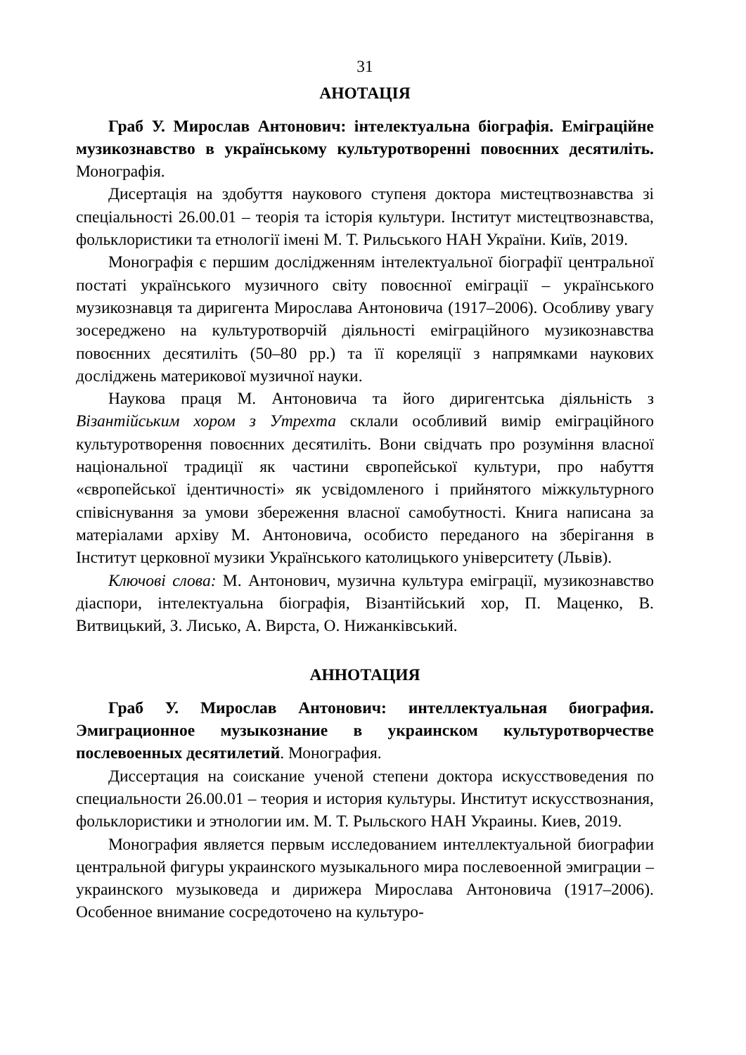31
АНОТАЦІЯ
Граб У. Мирослав Антонович: інтелектуальна біографія. Еміграційне музикознавство в українському культуротворенні повоєнних десятиліть. Монографія.
Дисертація на здобуття наукового ступеня доктора мистецтвознавства зі спеціальності 26.00.01 – теорія та історія культури. Інститут мистецтвознавства, фольклористики та етнології імені М. Т. Рильського НАН України. Київ, 2019.
Монографія є першим дослідженням інтелектуальної біографії центральної постаті українського музичного світу повоєнної еміграції – українського музикознавця та диригента Мирослава Антоновича (1917–2006). Особливу увагу зосереджено на культуротворчій діяльності еміграційного музикознавства повоєнних десятиліть (50–80 рр.) та її кореляції з напрямками наукових досліджень материкової музичної науки.
Наукова праця М. Антоновича та його диригентська діяльність з Візантійським хором з Утрехта склали особливий вимір еміграційного культуротворення повоєнних десятиліть. Вони свідчать про розуміння власної національної традиції як частини європейської культури, про набуття «європейської ідентичності» як усвідомленого і прийнятого міжкультурного співіснування за умови збереження власної самобутності. Книга написана за матеріалами архіву М. Антоновича, особисто переданого на зберігання в Інститут церковної музики Українського католицького університету (Львів).
Ключові слова: М. Антонович, музична культура еміграції, музикознавство діаспори, інтелектуальна біографія, Візантійський хор, П. Маценко, В. Витвицький, З. Лисько, А. Вирста, О. Нижанківський.
АННОТАЦИЯ
Граб У. Мирослав Антонович: интеллектуальная биография. Эмиграционное музыкознание в украинском культуротворчестве послевоенных десятилетий. Монография.
Диссертация на соискание ученой степени доктора искусствоведения по специальности 26.00.01 – теория и история культуры. Институт искусствознания, фольклористики и этнологии им. М. Т. Рыльского НАН Украины. Киев, 2019.
Монография является первым исследованием интеллектуальной биографии центральной фигуры украинского музыкального мира послевоенной эмиграции – украинского музыковеда и дирижера Мирослава Антоновича (1917–2006). Особенное внимание сосредоточено на культуро-